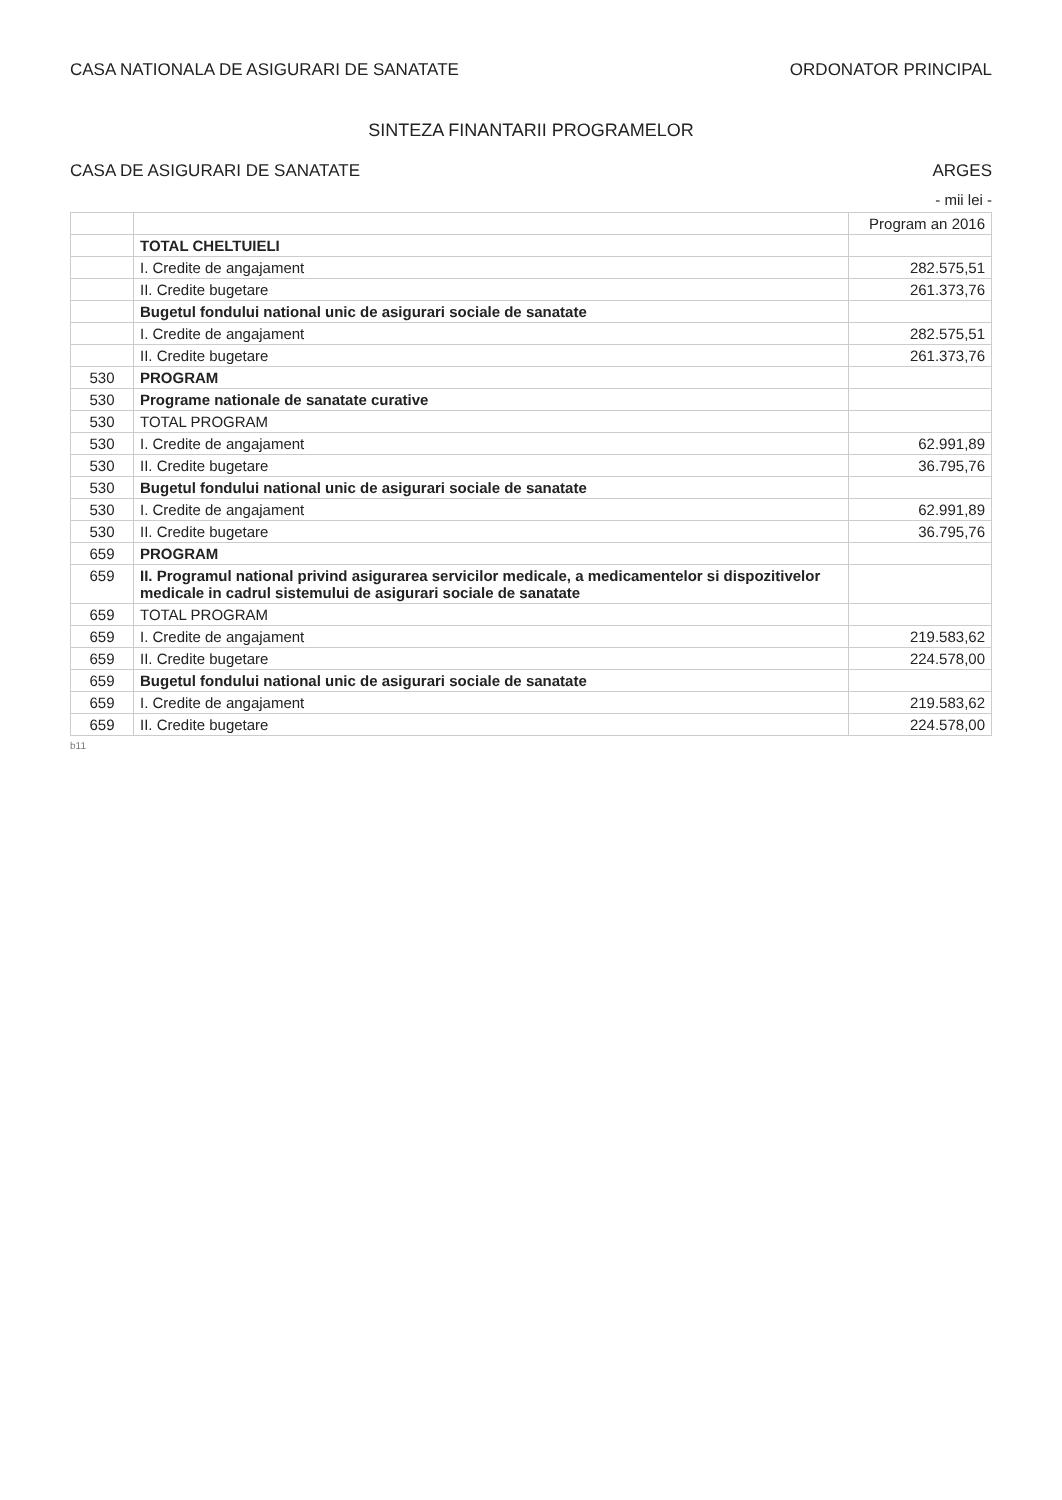CASA NATIONALA DE ASIGURARI DE SANATATE
ORDONATOR PRINCIPAL
SINTEZA FINANTARII PROGRAMELOR
CASA DE ASIGURARI DE SANATATE ARGES
- mii lei -
| | | Program an 2016 |
| --- | --- | --- |
| | TOTAL CHELTUIELI | |
| | I. Credite de angajament | 282.575,51 |
| | II. Credite bugetare | 261.373,76 |
| | Bugetul fondului national unic de asigurari sociale de sanatate | |
| | I. Credite de angajament | 282.575,51 |
| | II. Credite bugetare | 261.373,76 |
| 530 | PROGRAM | |
| 530 | Programe nationale de sanatate curative | |
| 530 | TOTAL PROGRAM | |
| 530 | I. Credite de angajament | 62.991,89 |
| 530 | II. Credite bugetare | 36.795,76 |
| 530 | Bugetul fondului national unic de asigurari sociale de sanatate | |
| 530 | I. Credite de angajament | 62.991,89 |
| 530 | II. Credite bugetare | 36.795,76 |
| 659 | PROGRAM | |
| 659 | II. Programul national privind asigurarea servicilor medicale, a medicamentelor si dispozitivelor medicale in cadrul sistemului de asigurari sociale de sanatate | |
| 659 | TOTAL PROGRAM | |
| 659 | I. Credite de angajament | 219.583,62 |
| 659 | II. Credite bugetare | 224.578,00 |
| 659 | Bugetul fondului national unic de asigurari sociale de sanatate | |
| 659 | I. Credite de angajament | 219.583,62 |
| 659 | II. Credite bugetare | 224.578,00 |
b11